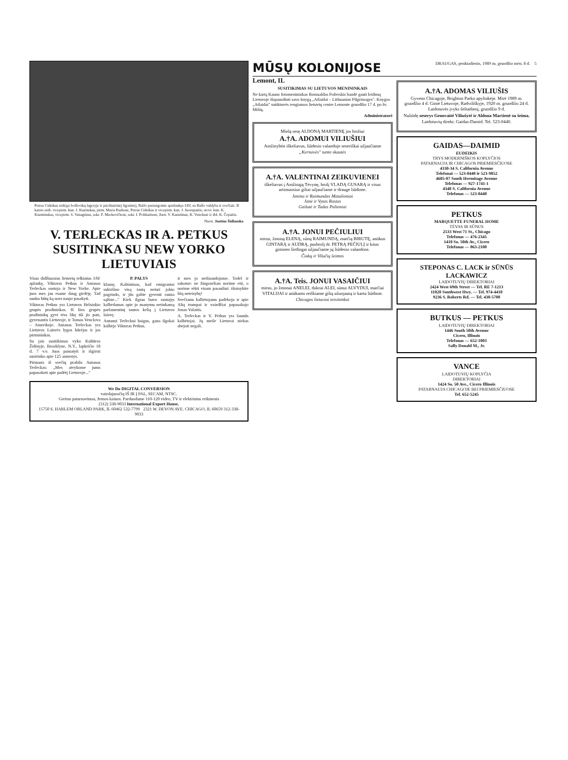Petras Cidzikas sėdėjęs bolševikų lageryje ir psichiatrinėj ligoninėj, Balfo pastangomis apsilankęs JAV, su Balfo valdyba ir svečiais. Iš kairės sėdi: vicepirm. kun. J. Kuzinskas, pirm. Maria Rudienė, Petras Cidzikas ir vicepirm. kun. J. Juozupaitis; stovi: kun. K. Kuzminskas, vicepirm. S. Vanagūnas, sekr. F. Mackevičienė, sekr. I. Polikaitienė, žurn. V. Kasniūnas, K. Venckutė ir ižd. K. Čepaitis.
Nuotr. Justino Šidlausko
V. TERLECKAS IR A. PETKUS SUSITINKA SU NEW YORKO LIETUVIAIS
Visus didžiuosius lietuvių telkinius JAV aplankę, Viktoras Petkus ir Antanas Terleckas sustoja ir New Yorke. Apie juos mes jau esame daug girdėję. Tad sunku būtų ką nors naujo pasakyti.
Viktoras Petkus yra Lietuvos Helsinkio grupės pradininkas. Iš šios grupės pradininkų gyvi tėra likę tik jis pats, gyvenantis Lietuvoje, ir Tomas Venclova – Amerikoje. Antanas Terleckas yra Lietuvos Laisvės lygos kūrėjas ir jos pirmininkas.
Su jais susitikimas vyko Kultūros Židinyje, Brooklyne, N.Y., lapkričio 18 d. 7 v.v. Juos pamatyti ir išgirsti susirinko apie 125 asmenys.
Pirmasis iš svečių prabilo Antanas Terleckas: „Mes atvykome jums papasakoti apie padėtį Lietuvoje..."
P. PALYS
klausę. Kaltinimas, kad emigrantai sukiršino visą tautą neturi jokio pagrindo, ir jūs galite gyventi ramia sąžine..." Kiek ilgiau buvo sustojęs kalbėdamas apie jo manymu netinkamą parlamentinį tautos kelią į Lietuvos laisvę.
Antanui Terleckui baigus, gana ilgokai kalbėjo Viktoras Petkus.
ir mes jo neišnaudojome. Todel ir sakome: ne žingsneliais norime eiti, o norime rėkti visam pasauliui: ištaisykite šitą neteisybę!
Svečiams kalbėtojams padėkojo ir apie Altą trumpai ir vaizdžiai papasakojo Jonas Valaitis.
A. Terleckas ir V. Petkus yra šaunūs kalbėtojai. Jų meile Lietuvai niekas abejoti negali.
We Do DIGITAL CONVERSION
vaizdajuosčių IŠ IR Į PAL, SECAM, NTSC.
Greitas patarnavimas, žemos kainos. Parduodame 110-120 video, TV ir elektrinius reikmenis
(312) 338-9033 International Export House.
15750 S. HARLEM ORLAND PARK, IL 60462 532-7799 2321 W. DEVON AVE. CHICAGO, IL 60659 312-338-9033
MŪSŲ KOLONIJOSE DRAUGAS, penktadienis, 1989 m. gruodžio mėn. 8 d. 5
Lemont, IL
SUSITIKIMAS SU LIETUVOS MENININKAIS
Ne kartą Kauno fotomenininkas Romualdas Požerskis bandė gauti leidimą Lietuvoje išspausdinti savo knygą „Atlaidai – Lithuanian Pilgrimages". Knygos „Atlaidai" sutiktuvės rengiamos lietuvių centre Lemonte gruodžio 17 d. po šv. Mišių.
Administratorė
Mielą sesę ALDONĄ MARTIENĘ jos broliui
A.†A. ADOMUI VILIUŠIUI
Amžinybėn iškeliavus, liūdesio valandoje seseriškai užjaučiame
„Kernavės" tunto skautės
A.†A. VALENTINAI ZEIKUVIENEI
iškeliavus į Amžinąją Tėvynę, brolį VLADĄ GUSARĄ ir visus artimuosius giliai užjaučiame ir drauge liūdime.
Janina ir Raimundas Matulioniai
Janė ir Vytas Rastas
Gailutė ir Tadas Palioniai
A.†A. JONUI PEČIULIUI
mirus, žmoną ELENĄ, sūnų RAIMUNDĄ, marčią BIRUTĘ, anūkus GINTARĄ ir AUDRĄ, pusbrolį dr. PETRĄ PEČIULĮ ir kitus gimines širdingai užjaučiame jų liūdesio valandose.
Čiakų ir Vilučių šeimos
A.†A. Teis. JONUI VASAIČIUI
mirus, jo žmonai ANELEI, dukrai ALEI, sūnui ALVYDUI, marčiai VITALIJAI ir anūkams reiškiame gilią užuojautą ir kartu liūdime.
Chicagos lietuviai teisininkai
A.†A. ADOMAS VILIUŠIS
Gyveno Chicagoje, Brighton Parko apylinkėje. Mirė 1989 m. gruodžio 4 d. Gimė Lietuvoje, Radviliškyje, 1920 m. gruodžio 24 d. Laidotuvės įvyks šeštadienį, gruodžio 9 d.
Nuliūdę seserys Genovaitė Viliušytė ir Aldona Martienė su šeima.
Laidotuvių direkt. Gaidas-Damid. Tel. 523-0440.
GAIDAS—DAIMID
EUDEIKIS
TRYS MODERNIŠKOS KOPLYČIOS
PATARNAUJA IR CHICAGOS PRIEMIESČIUOSE
4330-34 S. California Avenue
Telefonai — 523-0440 ir 523-9852
4605-07 South Hermitage Avenue
Telefonas — 927-1741-1
4348 S. California Avenue
Telefonas — 523-0440
PETKUS
MARQUETTE FUNERAL HOME
TĖVAS IR SŪNUS
2533 West 71 St., Chicago
Telefonas — 476-2345
1410 So. 50th Av., Cicero
Telefonas — 863-2108
STEPONAS C. LACK ir SŪNŪS LACKAWICZ
LAIDOTUVIŲ DIREKTORIAI
2424 West 69th Street — Tel. RE 7-1213
11028 Southwest Hwy. — Tel. 974-4410
9236 S. Roberts Rd. — Tel. 430-5700
BUTKUS — PETKUS
LAIDOTUVIŲ DIREKTORIAI
1446 South 50th Avenue
Cicero, Illinois
Telefonas — 652-1003
Sally Donald M., Jr.
VANCE
LAIDOTUVIŲ KOPLYČIA
DIREKTORIAI
1424 So. 50 Ave., Cicero Illinois
PATARNAUJA CHICAGOJE BEI PRIEMIESČIUOSE
Tel. 652-5245